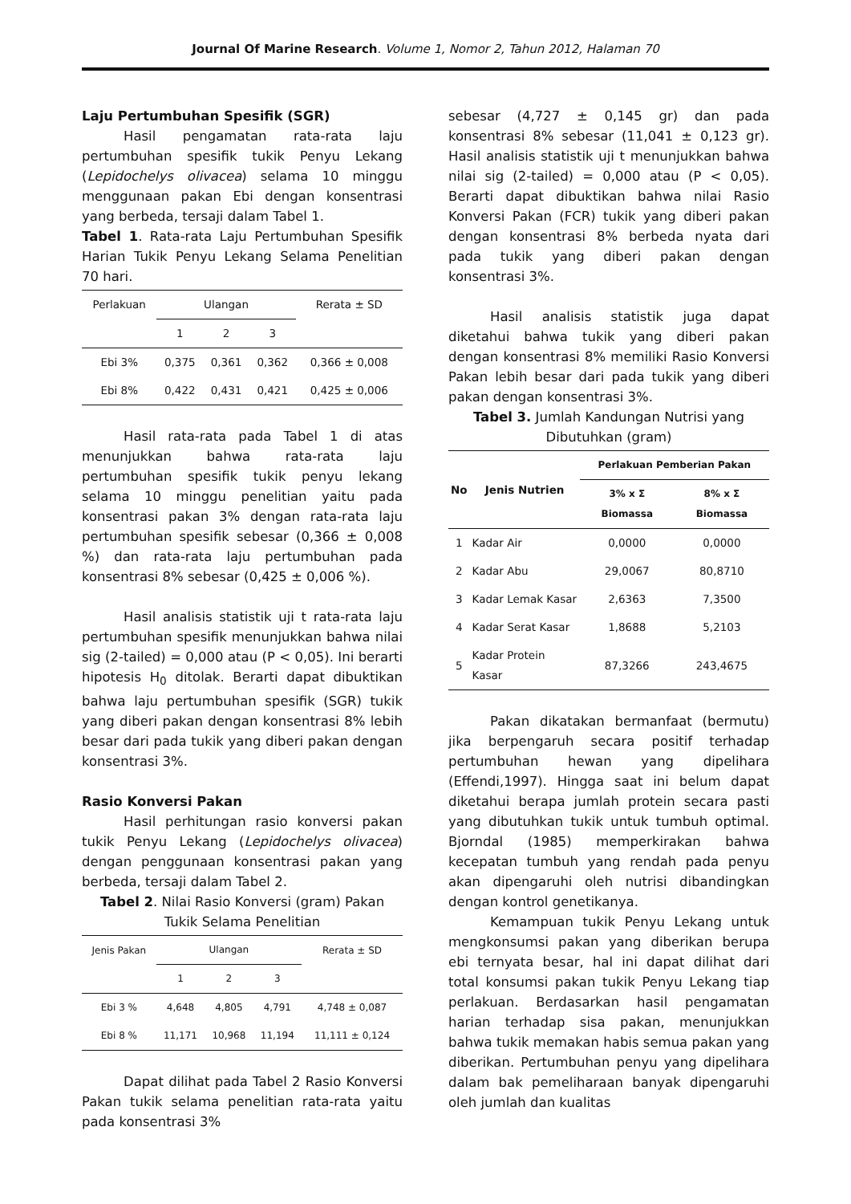Journal Of Marine Research. Volume 1, Nomor 2, Tahun 2012, Halaman 70
Laju Pertumbuhan Spesifik (SGR)
Hasil pengamatan rata-rata laju pertumbuhan spesifik tukik Penyu Lekang (Lepidochelys olivacea) selama 10 minggu menggunaan pakan Ebi dengan konsentrasi yang berbeda, tersaji dalam Tabel 1.
Tabel 1. Rata-rata Laju Pertumbuhan Spesifik Harian Tukik Penyu Lekang Selama Penelitian 70 hari.
| Perlakuan | Ulangan | | | Rerata ± SD |
| --- | --- | --- | --- | --- |
| | 1 | 2 | 3 | |
| Ebi 3% | 0,375 | 0,361 | 0,362 | 0,366 ± 0,008 |
| Ebi 8% | 0,422 | 0,431 | 0,421 | 0,425 ± 0,006 |
Hasil rata-rata pada Tabel 1 di atas menunjukkan bahwa rata-rata laju pertumbuhan spesifik tukik penyu lekang selama 10 minggu penelitian yaitu pada konsentrasi pakan 3% dengan rata-rata laju pertumbuhan spesifik sebesar (0,366 ± 0,008 %) dan rata-rata laju pertumbuhan pada konsentrasi 8% sebesar (0,425 ± 0,006 %).
Hasil analisis statistik uji t rata-rata laju pertumbuhan spesifik menunjukkan bahwa nilai sig (2-tailed) = 0,000 atau (P < 0,05). Ini berarti hipotesis H<sub>0</sub> ditolak. Berarti dapat dibuktikan bahwa laju pertumbuhan spesifik (SGR) tukik yang diberi pakan dengan konsentrasi 8% lebih besar dari pada tukik yang diberi pakan dengan konsentrasi 3%.
Rasio Konversi Pakan
Hasil perhitungan rasio konversi pakan tukik Penyu Lekang (Lepidochelys olivacea) dengan penggunaan konsentrasi pakan yang berbeda, tersaji dalam Tabel 2.
Tabel 2. Nilai Rasio Konversi (gram) Pakan Tukik Selama Penelitian
| Jenis Pakan | Ulangan | | | Rerata ± SD |
| --- | --- | --- | --- | --- |
| | 1 | 2 | 3 | |
| Ebi 3 % | 4,648 | 4,805 | 4,791 | 4,748 ± 0,087 |
| Ebi 8 % | 11,171 | 10,968 | 11,194 | 11,111 ± 0,124 |
Dapat dilihat pada Tabel 2 Rasio Konversi Pakan tukik selama penelitian rata-rata yaitu pada konsentrasi 3%
sebesar (4,727 ± 0,145 gr) dan pada konsentrasi 8% sebesar (11,041 ± 0,123 gr). Hasil analisis statistik uji t menunjukkan bahwa nilai sig (2-tailed) = 0,000 atau (P < 0,05). Berarti dapat dibuktikan bahwa nilai Rasio Konversi Pakan (FCR) tukik yang diberi pakan dengan konsentrasi 8% berbeda nyata dari pada tukik yang diberi pakan dengan konsentrasi 3%.
Hasil analisis statistik juga dapat diketahui bahwa tukik yang diberi pakan dengan konsentrasi 8% memiliki Rasio Konversi Pakan lebih besar dari pada tukik yang diberi pakan dengan konsentrasi 3%.
Tabel 3. Jumlah Kandungan Nutrisi yang Dibutuhkan (gram)
| No | Jenis Nutrien | Perlakuan Pemberian Pakan | |
| --- | --- | --- | --- |
| | | 3% x Σ Biomassa | 8% x Σ Biomassa |
| 1 | Kadar Air | 0,0000 | 0,0000 |
| 2 | Kadar Abu | 29,0067 | 80,8710 |
| 3 | Kadar Lemak Kasar | 2,6363 | 7,3500 |
| 4 | Kadar Serat Kasar | 1,8688 | 5,2103 |
| 5 | Kadar Protein Kasar | 87,3266 | 243,4675 |
Pakan dikatakan bermanfaat (bermutu) jika berpengaruh secara positif terhadap pertumbuhan hewan yang dipelihara (Effendi,1997). Hingga saat ini belum dapat diketahui berapa jumlah protein secara pasti yang dibutuhkan tukik untuk tumbuh optimal. Bjorndal (1985) memperkirakan bahwa kecepatan tumbuh yang rendah pada penyu akan dipengaruhi oleh nutrisi dibandingkan dengan kontrol genetikanya.
Kemampuan tukik Penyu Lekang untuk mengkonsumsi pakan yang diberikan berupa ebi ternyata besar, hal ini dapat dilihat dari total konsumsi pakan tukik Penyu Lekang tiap perlakuan. Berdasarkan hasil pengamatan harian terhadap sisa pakan, menunjukkan bahwa tukik memakan habis semua pakan yang diberikan. Pertumbuhan penyu yang dipelihara dalam bak pemeliharaan banyak dipengaruhi oleh jumlah dan kualitas